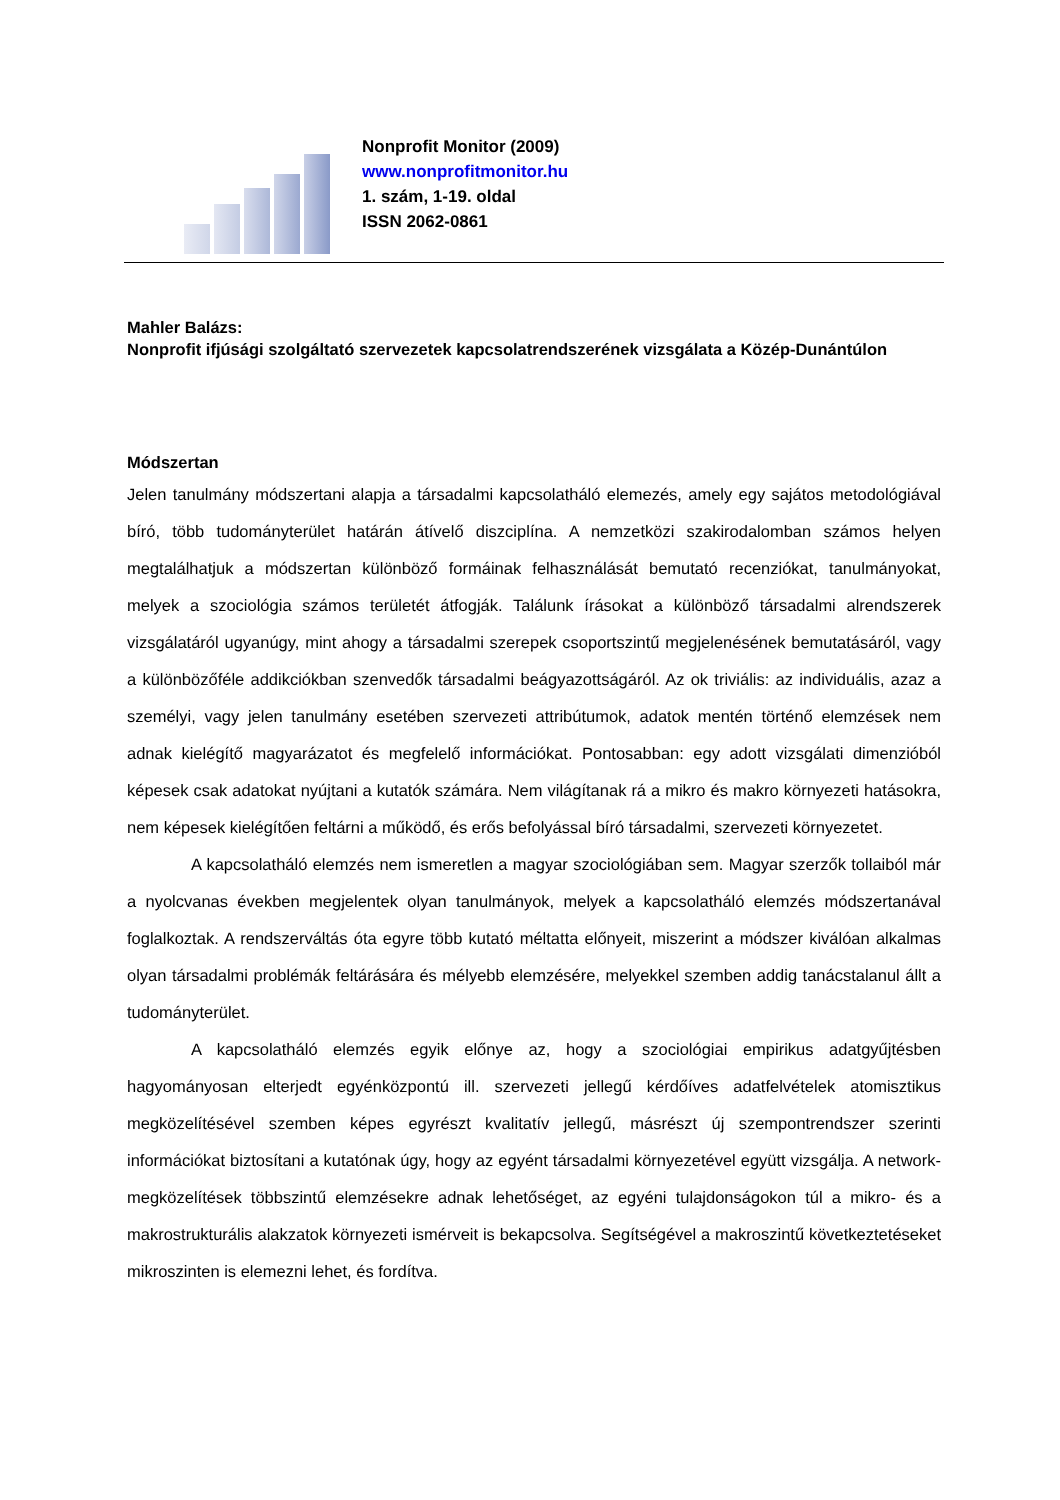Nonprofit Monitor (2009)
www.nonprofitmonitor.hu
1. szám, 1-19. oldal
ISSN 2062-0861
Mahler Balázs:
Nonprofit ifjúsági szolgáltató szervezetek kapcsolatrendszerének vizsgálata a Közép-Dunántúlon
Módszertan
Jelen tanulmány módszertani alapja a társadalmi kapcsolatháló elemezés, amely egy sajátos metodológiával bíró, több tudományterület határán átívelő diszciplína. A nemzetközi szakirodalomban számos helyen megtalálhatjuk a módszertan különböző formáinak felhasználását bemutató recenziókat, tanulmányokat, melyek a szociológia számos területét átfogják. Találunk írásokat a különböző társadalmi alrendszerek vizsgálatáról ugyanúgy, mint ahogy a társadalmi szerepek csoportszintű megjelenésének bemutatásáról, vagy a különbözőféle addikciókban szenvedők társadalmi beágyazottságáról. Az ok triviális: az individuális, azaz a személyi, vagy jelen tanulmány esetében szervezeti attribútumok, adatok mentén történő elemzések nem adnak kielégítő magyarázatot és megfelelő információkat. Pontosabban: egy adott vizsgálati dimenzióból képesek csak adatokat nyújtani a kutatók számára. Nem világítanak rá a mikro és makro környezeti hatásokra, nem képesek kielégítően feltárni a működő, és erős befolyással bíró társadalmi, szervezeti környezetet.
A kapcsolatháló elemzés nem ismeretlen a magyar szociológiában sem. Magyar szerzők tollaiból már a nyolcvanas években megjelentek olyan tanulmányok, melyek a kapcsolatháló elemzés módszertanával foglalkoztak. A rendszerváltás óta egyre több kutató méltatta előnyeit, miszerint a módszer kiválóan alkalmas olyan társadalmi problémák feltárására és mélyebb elemzésére, melyekkel szemben addig tanácstalanul állt a tudományterület.
A kapcsolatháló elemzés egyik előnye az, hogy a szociológiai empirikus adatgyűjtésben hagyományosan elterjedt egyénközpontú ill. szervezeti jellegű kérdőíves adatfelvételek atomisztikus megközelítésével szemben képes egyrészt kvalitatív jellegű, másrészt új szempontrendszer szerinti információkat biztosítani a kutatónak úgy, hogy az egyént társadalmi környezetével együtt vizsgálja. A network-megközelítések többszintű elemzésekre adnak lehetőséget, az egyéni tulajdonságokon túl a mikro- és a makrostrukturális alakzatok környezeti ismérveit is bekapcsolva. Segítségével a makroszintű következtetéseket mikroszinten is elemezni lehet, és fordítva.